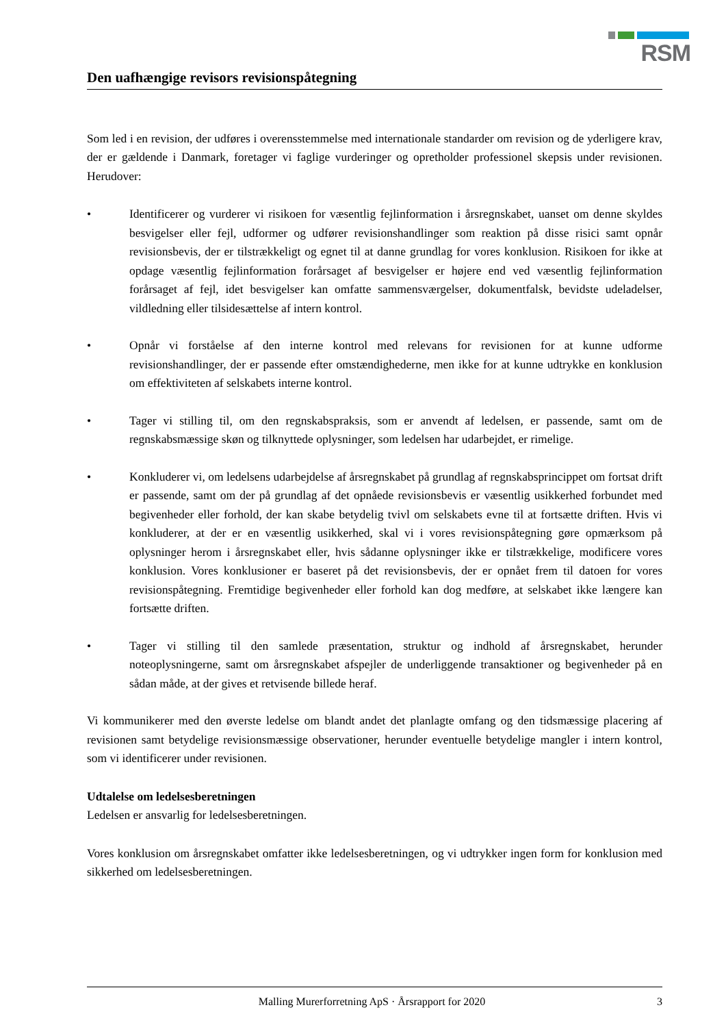RSM
Den uafhængige revisors revisionspåtegning
Som led i en revision, der udføres i overensstemmelse med internationale standarder om revision og de yderligere krav, der er gældende i Danmark, foretager vi faglige vurderinger og opretholder professionel skepsis under revisionen. Herudover:
• Identificerer og vurderer vi risikoen for væsentlig fejlinformation i årsregnskabet, uanset om denne skyldes besvigelser eller fejl, udformer og udfører revisionshandlinger som reaktion på disse risici samt opnår revisionsbevis, der er tilstrækkeligt og egnet til at danne grundlag for vores konklusion. Risikoen for ikke at opdage væsentlig fejlinformation forårsaget af besvigelser er højere end ved væsentlig fejlinformation forårsaget af fejl, idet besvigelser kan omfatte sammensværgelser, dokumentfalsk, bevidste udeladelser, vildledning eller tilsidesættelse af intern kontrol.
• Opnår vi forståelse af den interne kontrol med relevans for revisionen for at kunne udforme revisionshandlinger, der er passende efter omstændighederne, men ikke for at kunne udtrykke en konklusion om effektiviteten af selskabets interne kontrol.
• Tager vi stilling til, om den regnskabspraksis, som er anvendt af ledelsen, er passende, samt om de regnskabsmæssige skøn og tilknyttede oplysninger, som ledelsen har udarbejdet, er rimelige.
• Konkluderer vi, om ledelsens udarbejdelse af årsregnskabet på grundlag af regnskabsprincippet om fortsat drift er passende, samt om der på grundlag af det opnåede revisionsbevis er væsentlig usikkerhed forbundet med begivenheder eller forhold, der kan skabe betydelig tvivl om selskabets evne til at fortsætte driften. Hvis vi konkluderer, at der er en væsentlig usikkerhed, skal vi i vores revisionspåtegning gøre opmærksom på oplysninger herom i årsregnskabet eller, hvis sådanne oplysninger ikke er tilstrækkelige, modificere vores konklusion. Vores konklusioner er baseret på det revisionsbevis, der er opnået frem til datoen for vores revisionspåtegning. Fremtidige begivenheder eller forhold kan dog medføre, at selskabet ikke længere kan fortsætte driften.
• Tager vi stilling til den samlede præsentation, struktur og indhold af årsregnskabet, herunder noteoplysningerne, samt om årsregnskabet afspejler de underliggende transaktioner og begivenheder på en sådan måde, at der gives et retvisende billede heraf.
Vi kommunikerer med den øverste ledelse om blandt andet det planlagte omfang og den tidsmæssige placering af revisionen samt betydelige revisionsmæssige observationer, herunder eventuelle betydelige mangler i intern kontrol, som vi identificerer under revisionen.
Udtalelse om ledelsesberetningen
Ledelsen er ansvarlig for ledelsesberetningen.
Vores konklusion om årsregnskabet omfatter ikke ledelsesberetningen, og vi udtrykker ingen form for konklusion med sikkerhed om ledelsesberetningen.
Malling Murerforretning ApS · Årsrapport for 2020 3